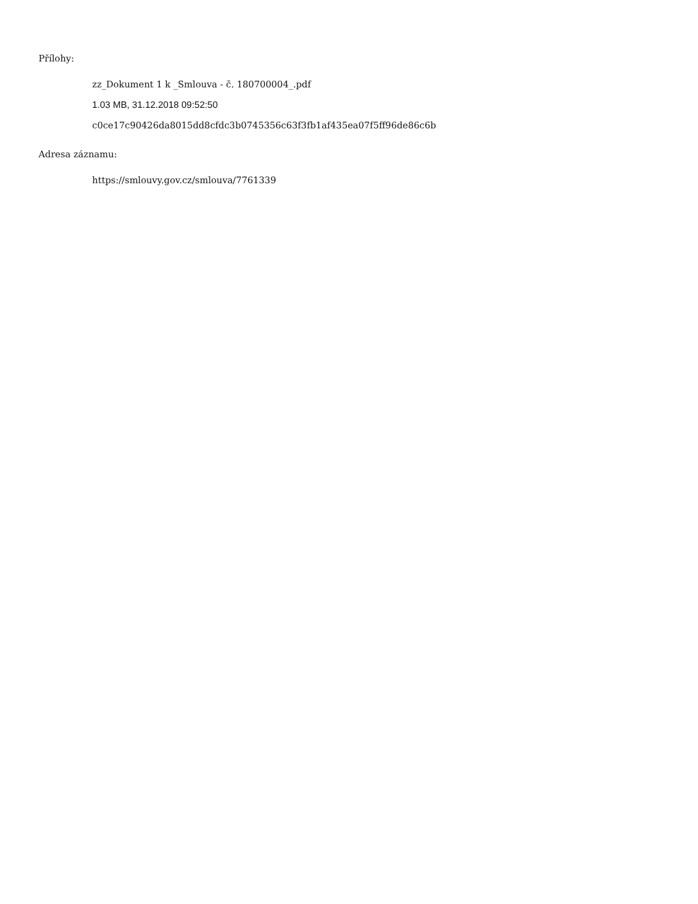Přílohy:
zz_Dokument 1 k _Smlouva - č. 180700004_.pdf
1.03 MB, 31.12.2018 09:52:50
c0ce17c90426da8015dd8cfdc3b0745356c63f3fb1af435ea07f5ff96de86c6b
Adresa záznamu:
https://smlouvy.gov.cz/smlouva/7761339